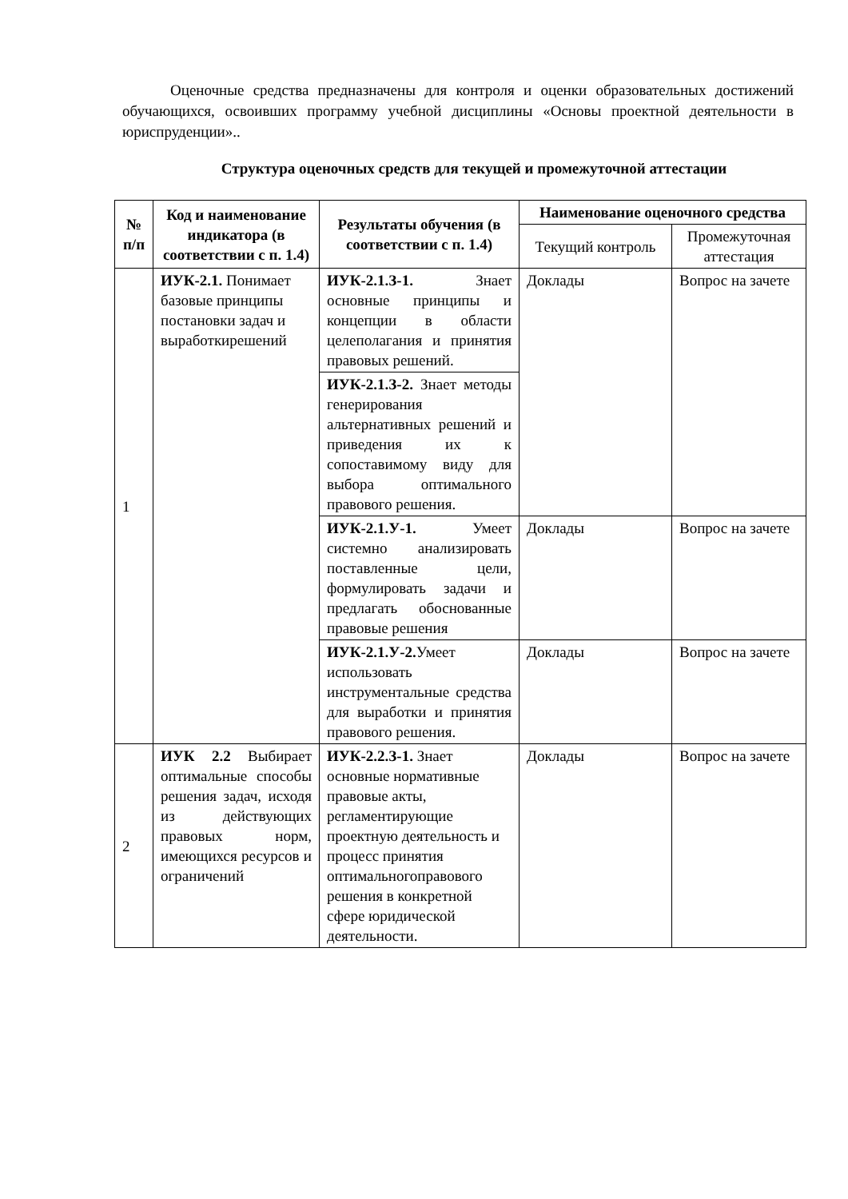Оценочные средства предназначены для контроля и оценки образовательных достижений обучающихся, освоивших программу учебной дисциплины «Основы проектной деятельности в юриспруденции»..
Структура оценочных средств для текущей и промежуточной аттестации
| № п/п | Код и наименование индикатора (в соответствии с п. 1.4) | Результаты обучения (в соответствии с п. 1.4) | Наименование оценочного средства | |
| --- | --- | --- | --- | --- |
| | | | Текущий контроль | Промежуточная аттестация |
| 1 | ИУК-2.1. Понимает базовые принципы постановки задач и выработкирешений | ИУК-2.1.З-1. Знает основные принципы и концепции в области целеполагания и принятия правовых решений. | Доклады | Вопрос на зачете |
| | | ИУК-2.1.З-2. Знает методы генерирования альтернативных решений и приведения их к сопоставимому виду для выбора оптимального правового решения. | | |
| | | ИУК-2.1.У-1. Умеет системно анализировать поставленные цели, формулировать задачи и предлагать обоснованные правовые решения | Доклады | Вопрос на зачете |
| | | ИУК-2.1.У-2. Умеет использовать инструментальные средства для выработки и принятия правового решения. | Доклады | Вопрос на зачете |
| 2 | ИУК 2.2 Выбирает оптимальные способы решения задач, исходя из действующих правовых норм, имеющихся ресурсов и ограничений | ИУК-2.2.З-1. Знает основные нормативные правовые акты, регламентирующие проектную деятельность и процесс принятия оптимальногоправового решения в конкретной сфере юридической деятельности. | Доклады | Вопрос на зачете |